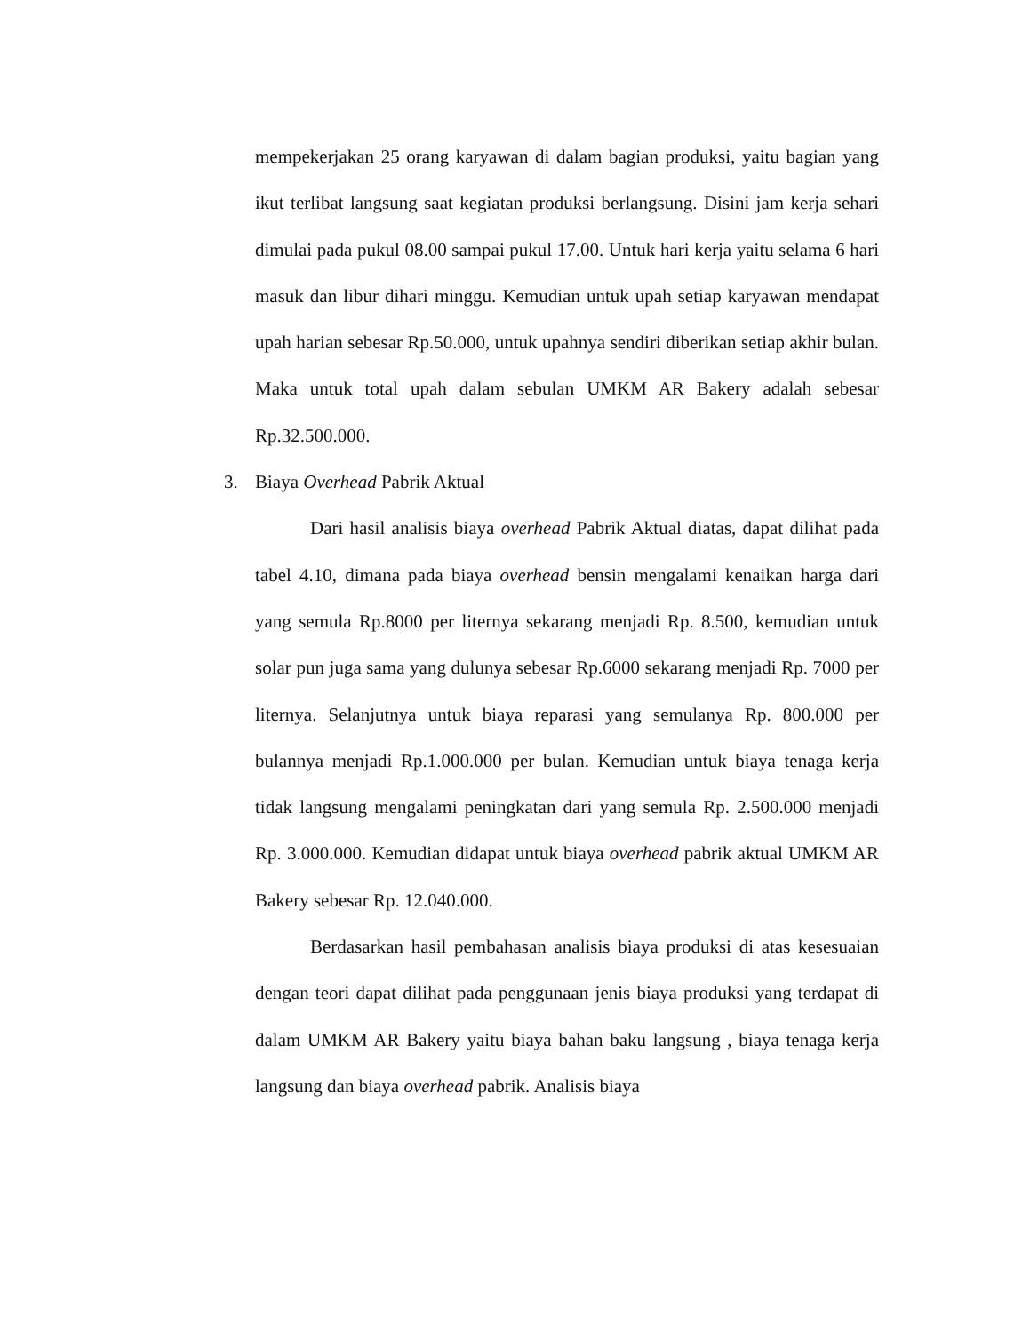mempekerjakan 25 orang karyawan di dalam bagian produksi, yaitu bagian yang ikut terlibat langsung saat kegiatan produksi berlangsung. Disini jam kerja sehari dimulai pada pukul 08.00 sampai pukul 17.00. Untuk hari kerja yaitu selama 6 hari masuk dan libur dihari minggu. Kemudian untuk upah setiap karyawan mendapat upah harian sebesar Rp.50.000, untuk upahnya sendiri diberikan setiap akhir bulan. Maka untuk total upah dalam sebulan UMKM AR Bakery adalah sebesar Rp.32.500.000.
3. Biaya Overhead Pabrik Aktual
Dari hasil analisis biaya overhead Pabrik Aktual diatas, dapat dilihat pada tabel 4.10, dimana pada biaya overhead bensin mengalami kenaikan harga dari yang semula Rp.8000 per liternya sekarang menjadi Rp. 8.500, kemudian untuk solar pun juga sama yang dulunya sebesar Rp.6000 sekarang menjadi Rp. 7000 per liternya. Selanjutnya untuk biaya reparasi yang semulanya Rp. 800.000 per bulannya menjadi Rp.1.000.000 per bulan. Kemudian untuk biaya tenaga kerja tidak langsung mengalami peningkatan dari yang semula Rp. 2.500.000 menjadi Rp. 3.000.000. Kemudian didapat untuk biaya overhead pabrik aktual UMKM AR Bakery sebesar Rp. 12.040.000.
Berdasarkan hasil pembahasan analisis biaya produksi di atas kesesuaian dengan teori dapat dilihat pada penggunaan jenis biaya produksi yang terdapat di dalam UMKM AR Bakery yaitu biaya bahan baku langsung , biaya tenaga kerja langsung dan biaya overhead pabrik. Analisis biaya